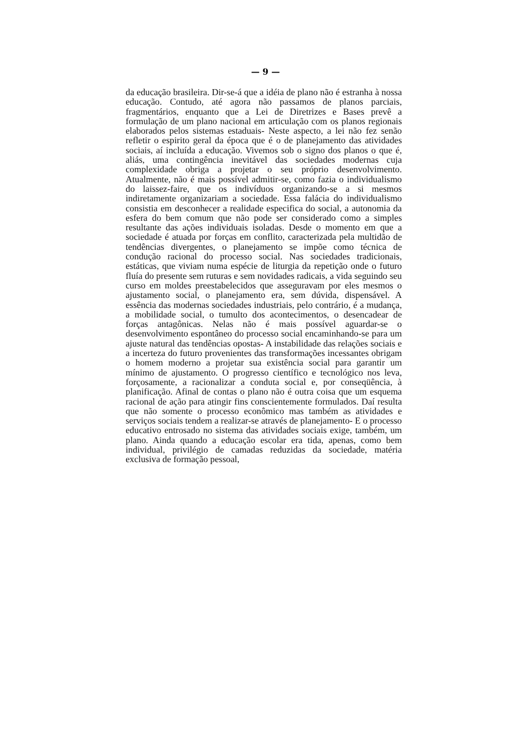— 9 —
da educação brasileira. Dir-se-á que a idéia de plano não é estranha à nossa educação. Contudo, até agora não passamos de planos parciais, fragmentários, enquanto que a Lei de Diretrizes e Bases prevê a formulação de um plano nacional em articulação com os planos regionais elaborados pelos sistemas estaduais- Neste aspecto, a lei não fez senão refletir o espirito geral da época que é o de planejamento das atividades sociais, aí incluída a educação. Vivemos sob o signo dos planos o que é, aliás, uma contingência inevitável das sociedades modernas cuja complexidade obriga a projetar o seu próprio desenvolvimento. Atualmente, não é mais possível admitir-se, como fazia o individualismo do laissez-faire, que os indivíduos organizando-se a si mesmos indiretamente organizariam a sociedade. Essa falácia do individualismo consistia em desconhecer a realidade especifica do social, a autonomia da esfera do bem comum que não pode ser considerado como a simples resultante das ações individuais isoladas. Desde o momento em que a sociedade é atuada por forças em conflito, caracterizada pela multidão de tendências divergentes, o planejamento se impõe como técnica de condução racional do processo social. Nas sociedades tradicionais, estáticas, que viviam numa espécie de liturgia da repetição onde o futuro fluía do presente sem ruturas e sem novidades radicais, a vida seguindo seu curso em moldes preestabelecidos que asseguravam por eles mesmos o ajustamento social, o planejamento era, sem dúvida, dispensável. A essência das modernas sociedades industriais, pelo contrário, é a mudança, a mobilidade social, o tumulto dos acontecimentos, o desencadear de forças antagônicas. Nelas não é mais possível aguardar-se o desenvolvimento espontâneo do processo social encaminhando-se para um ajuste natural das tendências opostas- A instabilidade das relações sociais e a incerteza do futuro provenientes das transformações incessantes obrigam o homem moderno a projetar sua existência social para garantir um mínimo de ajustamento. O progresso científico e tecnológico nos leva, forçosamente, a racionalizar a conduta social e, por conseqüência, à planificação. Afinal de contas o plano não é outra coisa que um esquema racional de ação para atingir fins conscientemente formulados. Daí resulta que não somente o processo econômico mas também as atividades e serviços sociais tendem a realizar-se através de planejamento- E o processo educativo entrosado no sistema das atividades sociais exige, também, um plano. Ainda quando a educação escolar era tida, apenas, como bem individual, privilégio de camadas reduzidas da sociedade, matéria exclusiva de formação pessoal,